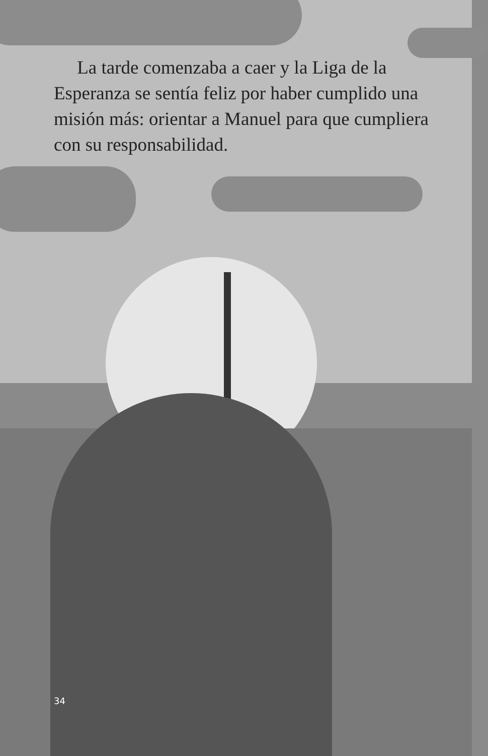La tarde comenzaba a caer y la Liga de la Esperanza se sentía feliz por haber cumplido una misión más: orientar a Manuel para que cumpliera con su responsabilidad.
34